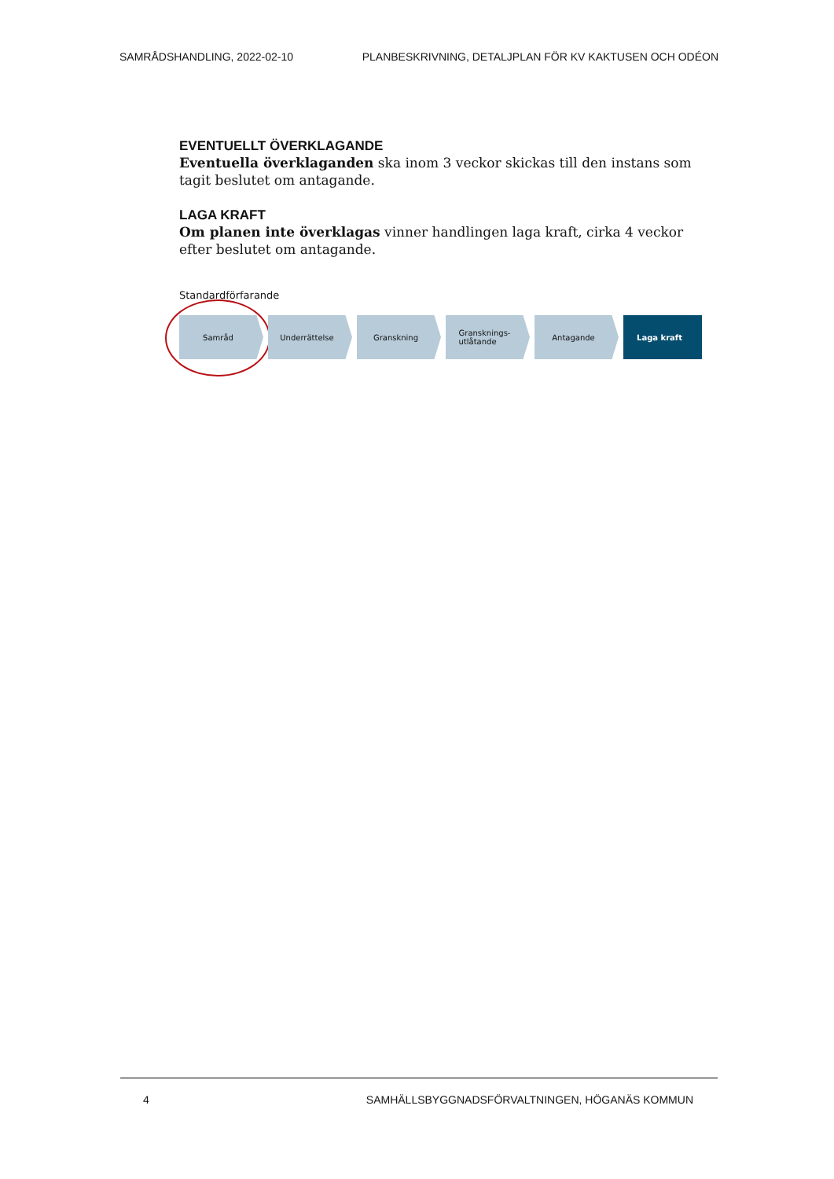SAMRÅDSHANDLING, 2022-02-10 PLANBESKRIVNING, DETALJPLAN FÖR KV KAKTUSEN OCH ODÉON
EVENTUELLT ÖVERKLAGANDE
Eventuella överklaganden ska inom 3 veckor skickas till den instans som tagit beslutet om antagande.
LAGA KRAFT
Om planen inte överklagas vinner handlingen laga kraft, cirka 4 veckor efter beslutet om antagande.
Standardförfarande
Samråd Underrättelse Granskning Gransknings-
utlåtande
Antagande Laga kraft
4 SAMHÄLLSBYGGNADSFÖRVALTNINGEN, HÖGANÄS KOMMUN